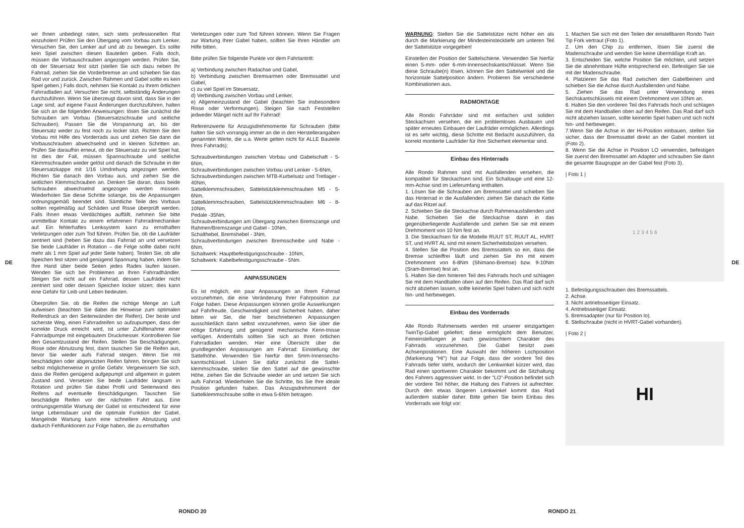DE DE
wir Ihnen unbedingt raten, sich stets professionellen Rat einzuholen! Prüfen Sie den Übergang vom Vorbau zum Lenker. Versuchen Sie, den Lenker auf und ab zu bewegen. Es sollte kein Spiel zwischen diesen Bauteilen geben. Falls doch, müssen die Vorbauschrauben angezogen werden. Prüfen Sie, ob der Steuersatz fest sitzt (stellen Sie sich dazu neben Ihr Fahrrad, ziehen Sie die Vorderbremse an und schieben Sie das Rad vor und zurück. Zwischen Rahmen und Gabel sollte es kein Spiel geben.) Falls doch, nehmen Sie Kontakt zu Ihrem örtlichen Fahrradladen auf. Versuchen Sie nicht, selbständig Änderungen durchzuführen. Wenn Sie überzeugt davon sind, dass Sie in der Lage sind, auf eigene Faust Änderungen durchzuführen, halten Sie sich an die folgenden Anweisungen: lösen Sie zunächst die Schrauben am Vorbau (Steuersatzschraube und seitliche Schrauben). Passen Sie die Vorspannung an, bis der Steuersatz weder zu fest noch zu locker sitzt. Richten Sie den Vorbau mit Hilfe des Vorderrads aus und ziehen Sie dann die Vorbauschrauben abwechselnd und in kleinen Schritten an. Prüfen Sie daraufhin erneut, ob der Steuersatz zu viel Spiel hat. Ist dies der Fall, müssen Spannschraube und seitliche Klemmschrauben wieder gelöst und danach die Schraube in der Steuersatzkappe mit 1/16 Umdrehung angezogen werden. Richten Sie danach den Vorbau aus, und ziehen Sie die seitlichen Klemmschrauben an. Denken Sie daran, dass beide Schrauben abwechselnd angezogen werden müssen. Wiederholen Sie diese Schritte solange, bis die Anpassungen ordnungsgemäß beendet sind. Sämtliche Teile des Vorbaus sollten regelmäßig auf Schäden und Risse überprüft werden. Falls Ihnen etwas Verdächtiges auffällt, nehmen Sie bitte unmittelbar Kontakt zu einem erfahrenen Fahrradmechaniker auf. Ein fehlerhaftes Lenksystem kann zu ernsthaften Verletzungen oder zum Tod führen. Prüfen Sie, ob die Laufräder zentriert sind (heben Sie dazu das Fahrrad an und versetzen Sie beide Laufräder in Rotation – die Felge sollte dabei nicht mehr als 1 mm Spiel auf jeder Seite haben). Testen Sie, ob alle Speichen fest sitzen und genügend Spannung haben, indem Sie Ihre Hand über beide Seiten jedes Rades laufen lassen. Wenden Sie sich bei Problemen an Ihren Fahrradhändler. Steigen Sie nicht auf ein Fahrrad, dessen Laufräder nicht zentriert sind oder dessen Speichen locker sitzen; dies kann eine Gefahr für Leib und Leben bedeuten.
Überprüfen Sie, ob die Reifen die richtige Menge an Luft aufweisen (beachten Sie dabei die Hinweise zum optimalen Reifendruck an den Seitenwänden der Reifen). Der beste und sicherste Weg, einen Fahrradreifen so aufzupumpen, dass der korrekte Druck erreicht wird, ist unter Zuhilfenahme einer Fahrradpumpe mit eingebautem Druckmesser. Kontrollieren Sie den Gesamtzustand der Reifen. Stellen Sie Beschädigungen, Risse oder Abnutzung fest, dann tauschen Sie die Reifen aus, bevor Sie wieder aufs Fahrrad steigen. Wenn Sie mit beschädigten oder abgenutzten Reifen fahren, bringen Sie sich selbst möglicherweise in große Gefahr. Vergewissern Sie sich, dass die Reifen genügend aufgepumpt und allgemein in gutem Zustand sind. Versetzen Sie beide Laufräder langsam in Rotation und prüfen Sie dabei Profil und Seitenwand des Reifens auf eventuelle Beschädigungen. Tauschen Sie beschädigte Reifen vor der nächsten Fahrt aus. Eine ordnungsgemäße Wartung der Gabel ist entscheidend für eine lange Lebensdauer und die optimale Funktion der Gabel. Mangelnde Wartung kann eine schnellere Abnutzung und dadurch Fehlfunktionen zur Folge haben, die zu ernsthaften
Verletzungen oder zum Tod führen können. Wenn Sie Fragen zur Wartung Ihrer Gabel haben, sollten Sie Ihren Händler um Hilfe bitten.
Bitte prüfen Sie folgende Punkte vor dem Fahrtantritt:
a) Verbindung zwischen Radachse und Gabel,
b) Verbindung zwischen Bremsarmen oder Bremssattel und Gabel,
c) zu viel Spiel im Steuersatz,
d) Verbindung zwischen Vorbau und Lenker,
e) Allgemeinzustand der Gabel (beachten Sie insbesondere Risse oder Verformungen). Steigen Sie nach Feststellen jedweder Mängel nicht auf Ihr Fahrrad!
Referenzwerte für Anzugsdrehmomente für Schrauben (bitte halten Sie sich vorrangig immer an die in den Herstellerangaben genannten Werte, die u.a. Werte gelten nicht für ALLE Bauteile Ihres Fahrrads):
Schraubverbindungen zwischen Vorbau und Gabelschaft - 5-6Nm,
Schraubverbindungen zwischen Vorbau und Lenker - 5-6Nm,
Schraubverbindungen zwischen MTB-Kurbelsatz und Tretlager - 40Nm,
Sattelklemmschrauben, Sattelstützklemmschrauben M5 - 5-6Nm,
Sattelklemmschrauben, Sattelstützklemmschrauben M6 - 8-10Nm,
Pedale -35Nm,
Schraubverbindungen am Übergang zwischen Bremszange und Rahmen/Bremszange und Gabel - 10Nm,
Schalthebel, Bremshebel - 3Nm,
Schraubverbindungen zwischen Bremsscheibe und Nabe - 6Nm,
Schaltwerk: Hauptbefestigungsschraube - 10Nm,
Schaltwerk: Kabelbefestigungsschraube - 5Nm.
ANPASSUNGEN
Es ist möglich, ein paar Anpassungen an Ihrem Fahrrad vorzunehmen, die eine Veränderung Ihrer Fahrposition zur Folge haben. Diese Anpassungen können große Auswirkungen auf Fahrfreude, Geschwindigkeit und Sicherheit haben, daher bitten wir Sie, die hier beschriebenen Anpassungen ausschließlich dann selbst vorzunehmen, wenn Sie über die nötige Erfahrung und genügend mechanische Kenn-tnisse verfügen. Andernfalls sollten Sie sich an Ihren örtlichen Fahrradladen wenden. Hier eine Übersicht über die grundlegenden Anpassungen am Fahrrad: Einstellung der Sattelhöhe. Verwenden Sie hierfür den 5mm-Innensechs-kanntschlüssel. Lösen Sie dafür zunächst die Sattel-klemmschraube, stellen Sie den Sattel auf die gewünschte Höhe, ziehen Sie die Schraube wieder an und setzen Sie sich aufs Fahrrad. Wiederholen Sie die Schritte, bis Sie Ihre ideale Position gefunden haben. Das Anzugsdrehmoment der Sattelklemmschraube sollte in etwa 5-6Nm betragen.
RONDO 20
WARNUNG: Stellen Sie die Sattelstütze nicht höher ein als durch die Markierung der Mindesteinstecktiefe am unteren Teil der Sattelstütze vorgegeben!
Einstellen der Position der Sattelschiene. Verwenden Sie hierfür einen 5-mm- oder 6-mm-Innensechskantschlüssel. Wenn Sie diese Schraube(n) lösen, können Sie den Sattelwinkel und die horizontale Sattelposition ändern. Probieren Sie verschiedene Kombinationen aus.
RADMONTAGE
Alle Rondo Fahrräder sind mit einfachen und soliden Steckachsen versehen, die ein problemloses Ausbauen und später erneutes Einbauen der Laufräder ermöglichen. Allerdings ist es sehr wichtig, diese Schritte mit Bedacht auszuführen, da korrekt montierte Laufräder für Ihre Sicherheit elementar sind.
Einbau des Hinterrads
Alle Rondo Rahmen sind mit Ausfallenden versehen, die kompatibel für Steckachsen sind. Ein Schaltauge und eine 12-mm-Achse sind im Lieferumfang enthalten.
1. Lösen Sie die Schrauben am Bremssattel und schieben Sie das Hinterrad in die Ausfallenden; ziehen Sie danach die Kette auf das Ritzel auf.
2. Schieben Sie die Steckachse durch Rahmenausfallenden und Nabe. Schieben Sie die Steckachse dann in das gegenüberliegende Ausfallende und ziehen Sie sie mit einem Drehmoment von 10 Nm fest an.
3. Die Steckachsen für die Modelle RUUT ST, RUUT AL, HVRT ST, und HVRT AL sind mit einem Sicherheitsbolzen versehen.
4. Stellen Sie die Position des Bremssattels so ein, dass die Bremse schleiffrei läuft und ziehen Sie ihn mit einem Drehmoment von 6-8Nm (Shimano-Bremse) bzw. 9-10Nm (Sram-Bremse) fest an.
5. Halten Sie den hinteren Teil des Fahrrads hoch und schlagen Sie mit dem Handballen oben auf den Reifen. Das Rad darf sich nicht abziehen lassen, sollte keinerlei Spiel haben und sich nicht hin- und herbewegen.
Einbau des Vorderrads
Alle Rondo Rahmensets werden mit unserer einzigartigen TwinTip-Gabel geliefert; diese ermöglicht dem Benutzer, Feineinstellungen je nach gewünschtem Charakter des Fahrrads vorzunehmen. Die Gabel besitzt zwei Achsenpositionen. Eine Auswahl der höheren Lochposition (Markierung "HI") hat zur Folge, dass der vordere Teil des Fahrrads tiefer steht, wodurch der Lenkwinkel kürzer wird, das Rad einen sportiveren Charakter bekommt und die Sitzhaltung des Fahrers aggressiver wirkt. In der "LO"-Position befindet sich der vordere Teil höher, die Haltung des Fahrers ist aufrechter. Durch den etwas längeren Lenkwinkel kommt das Rad außerdem stabiler daher. Bitte gehen Sie beim Einbau des Vorderrads wie folgt vor:
1. Machen Sie sich mit den Teilen der einstellbaren Rondo Twin Tip Fork vertraut (Foto 1).
2. Um den Chip zu entfernen, lösen Sie zuerst die Madenschraube und wenden Sie keine übermäßige Kraft an.
3. Entscheiden Sie, welche Position Sie möchten, und setzen Sie die abnehmbare Hüfte entsprechend ein. Befestigen Sie sie mit der Madenschraube.
4. Platzieren Sie das Rad zwischen den Gabelbeinen und schieben Sie die Achse durch Ausfallenden und Nabe.
5. Ziehen Sie das Rad unter Verwendung eines Sechskantschlüssels mit einem Drehmoment von 10Nm an.
6. Halten Sie den vorderen Teil des Fahrrads hoch und schlagen Sie mit dem Handballen oben auf den Reifen. Das Rad darf sich nicht abziehen lassen, sollte keinerlei Spiel haben und sich nicht hin- und herbewegen.
7.Wenn Sie die Achse in der Hi-Position einbauen, stellen Sie sicher, dass der Bremssattel direkt an der Gabel montiert ist (Foto 2).
8. Wenn Sie die Achse in Position LO verwenden, befestigen Sie zuerst den Bremssattel am Adapter und schrauben Sie dann die gesamte Baugruppe an der Gabel fest (Foto 3).
| Foto 1 |
1 2 3 4 5 6
1. Befestigungsschrauben des Bremssattels.
2. Achse.
3. Nicht antriebsseitiger Einsatz.
4. Antriebsseitiger Einsatz.
5. Bremsadapter (nur für Position lo).
6. Stellschraube (nicht in HVRT-Gabel vorhanden).
| Foto 2 |
HI
RONDO 21